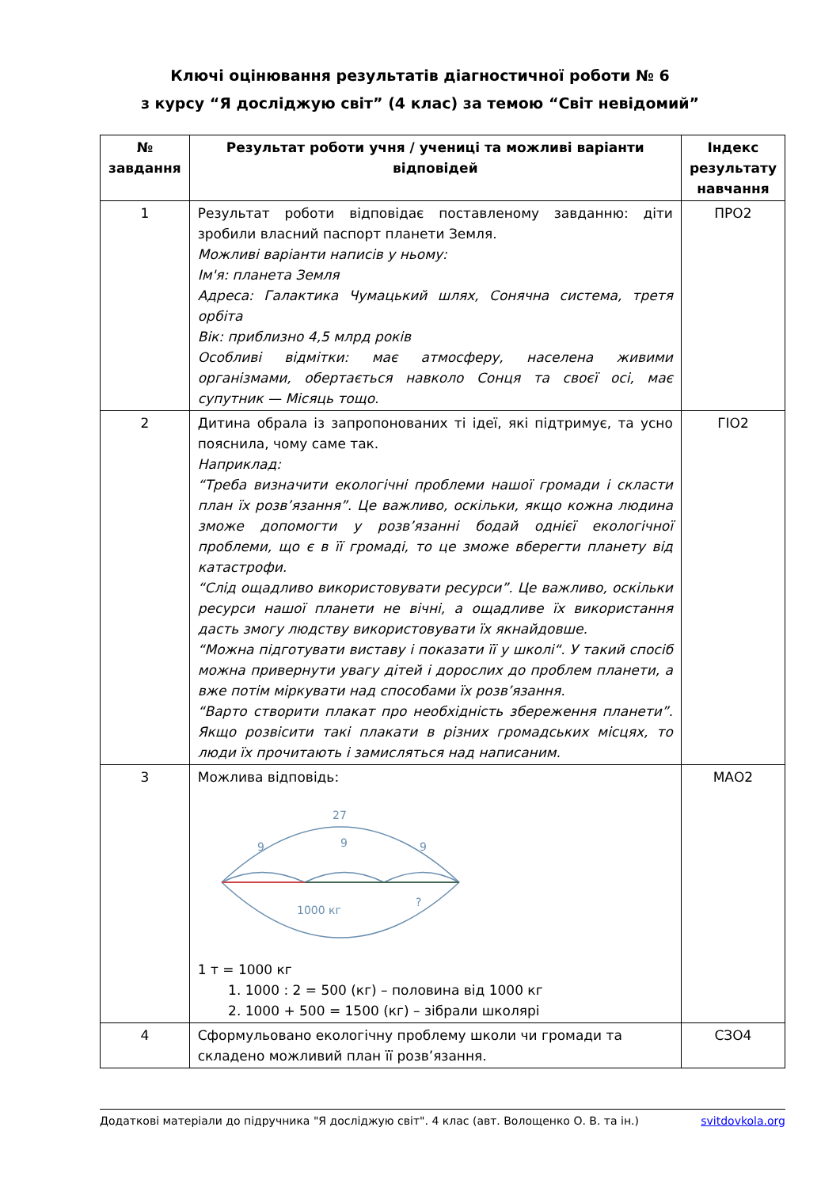Ключі оцінювання результатів діагностичної роботи № 6
з курсу “Я досліджую світ” (4 клас) за темою “Світ невідомий”
| № завдання | Результат роботи учня / учениці та можливі варіанти відповідей | Індекс результату навчання |
| --- | --- | --- |
| 1 | Результат роботи відповідає поставленому завданню: діти зробили власний паспорт планети Земля. Можливі варіанти написів у ньому: Ім'я: планета Земля Адреса: Галактика Чумацький шлях, Сонячна система, третя орбіта Вік: приблизно 4,5 млрд років Особливі відмітки: має атмосферу, населена живими організмами, обертається навколо Сонця та своєї осі, має супутник — Місяць тощо. | ПРО2 |
| 2 | Дитина обрала із запропонованих ті ідеї, які підтримує, та усно пояснила, чому саме так. Наприклад: “Треба визначити екологічні проблеми нашої громади і скласти план їх розв’язання”. Це важливо, оскільки, якщо кожна людина зможе допомогти у розв’язанні бодай однієї екологічної проблеми, що є в її громаді, то це зможе вберегти планету від катастрофи. “Слід ощадливо використовувати ресурси”. Це важливо, оскільки ресурси нашої планети не вічні, а ощадливе їх використання дасть змогу людству використовувати їх якнайдовше. “Можна підготувати виставу і показати її у школі“. У такий спосіб можна привернути увагу дітей і дорослих до проблем планети, а вже потім міркувати над способами їх розв’язання. “Варто створити плакат про необхідність збереження планети”. Якщо розвісити такі плакати в різних громадських місцях, то люди їх прочитають і замисляться над написаним. | ГІО2 |
| 3 | Можлива відповідь: 27 9 9 9 1000 кг ? 1 т = 1000 кг 1. 1000 : 2 = 500 (кг) – половина від 1000 кг 2. 1000 + 500 = 1500 (кг) – зібрали школярі | МАО2 |
| 4 | Сформульовано екологічну проблему школи чи громади та складено можливий план її розв’язання. | СЗО4 |
Додаткові матеріали до підручника "Я досліджую світ". 4 клас (авт. Волощенко О. В. та ін.) svitdovkola.org